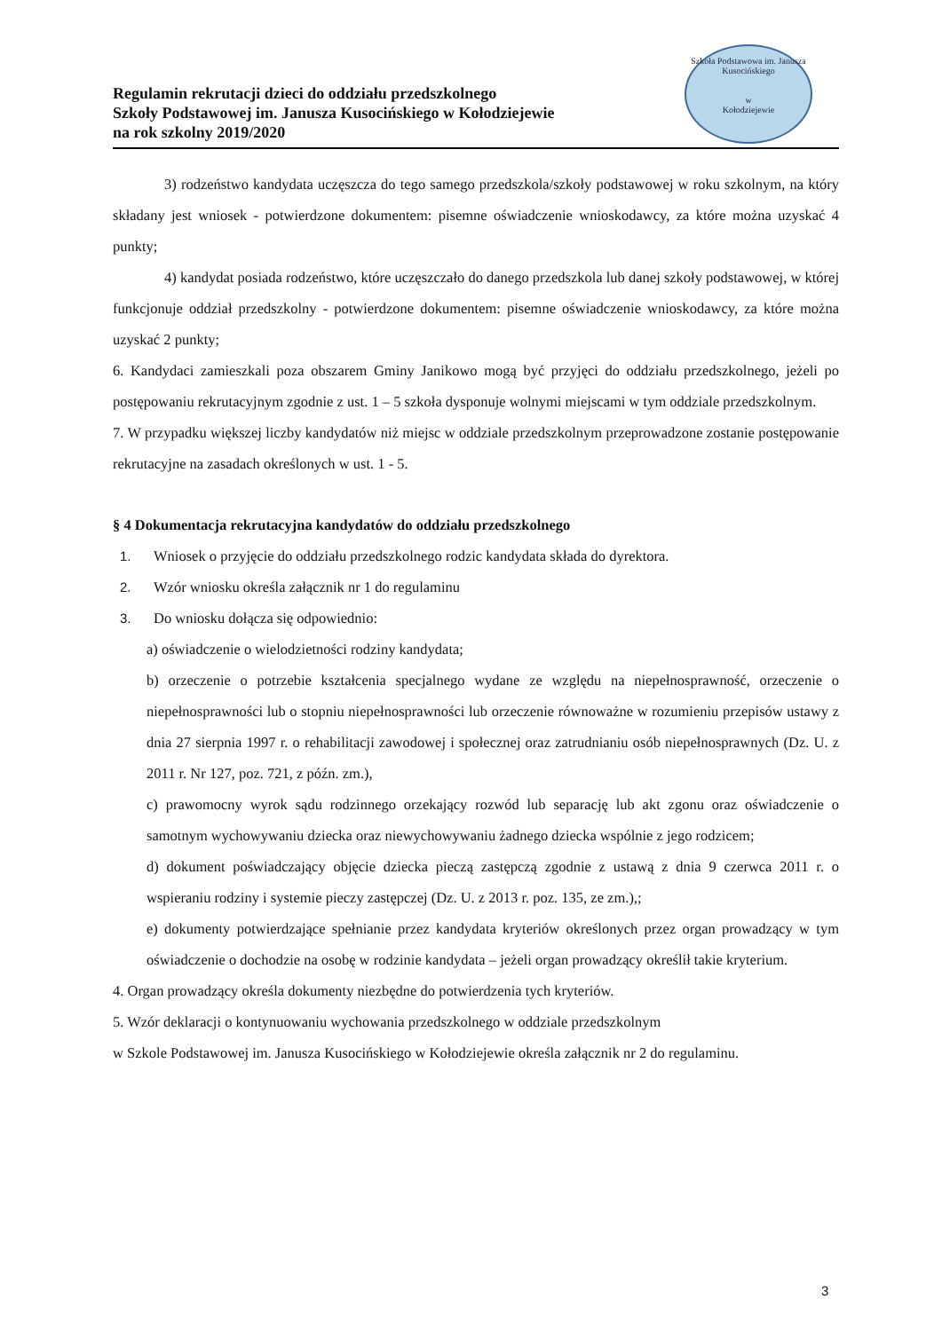Regulamin rekrutacji dzieci do oddziału przedszkolnego
Szkoły Podstawowej im. Janusza Kusocińskiego w Kołodziejewie
na rok szkolny 2019/2020
Szkoła Podstawowa im. Janusza Kusocińskiego
w
Kołodziejewie
3) rodzeństwo kandydata uczęszcza do tego samego przedszkola/szkoły podstawowej w roku szkolnym, na który składany jest wniosek - potwierdzone dokumentem: pisemne oświadczenie wnioskodawcy, za które można uzyskać 4 punkty;
4) kandydat posiada rodzeństwo, które uczęszczało do danego przedszkola lub danej szkoły podstawowej, w której funkcjonuje oddział przedszkolny - potwierdzone dokumentem: pisemne oświadczenie wnioskodawcy, za które można uzyskać 2 punkty;
6. Kandydaci zamieszkali poza obszarem Gminy Janikowo mogą być przyjęci do oddziału przedszkolnego, jeżeli po postępowaniu rekrutacyjnym zgodnie z ust. 1 – 5 szkoła dysponuje wolnymi miejscami w tym oddziale przedszkolnym.
7. W przypadku większej liczby kandydatów niż miejsc w oddziale przedszkolnym przeprowadzone zostanie postępowanie rekrutacyjne na zasadach określonych w ust. 1 - 5.
§ 4 Dokumentacja rekrutacyjna kandydatów do oddziału przedszkolnego
1. Wniosek o przyjęcie do oddziału przedszkolnego rodzic kandydata składa do dyrektora.
2. Wzór wniosku określa załącznik nr 1 do regulaminu
3. Do wniosku dołącza się odpowiednio:
a) oświadczenie o wielodzietności rodziny kandydata;
b) orzeczenie o potrzebie kształcenia specjalnego wydane ze względu na niepełnosprawność, orzeczenie o niepełnosprawności lub o stopniu niepełnosprawności lub orzeczenie równoważne w rozumieniu przepisów ustawy z dnia 27 sierpnia 1997 r. o rehabilitacji zawodowej i społecznej oraz zatrudnianiu osób niepełnosprawnych (Dz. U. z 2011 r. Nr 127, poz. 721, z późn. zm.),
c) prawomocny wyrok sądu rodzinnego orzekający rozwód lub separację lub akt zgonu oraz oświadczenie o samotnym wychowywaniu dziecka oraz niewychowywaniu żadnego dziecka wspólnie z jego rodzicem;
d) dokument poświadczający objęcie dziecka pieczą zastępczą zgodnie z ustawą z dnia 9 czerwca 2011 r. o wspieraniu rodziny i systemie pieczy zastępczej (Dz. U. z 2013 r. poz. 135, ze zm.),;
e) dokumenty potwierdzające spełnianie przez kandydata kryteriów określonych przez organ prowadzący w tym oświadczenie o dochodzie na osobę w rodzinie kandydata – jeżeli organ prowadzący określił takie kryterium.
4. Organ prowadzący określa dokumenty niezbędne do potwierdzenia tych kryteriów.
5. Wzór deklaracji o kontynuowaniu wychowania przedszkolnego w oddziale przedszkolnym
w Szkole Podstawowej im. Janusza Kusocińskiego w Kołodziejewie określa załącznik nr 2 do regulaminu.
3